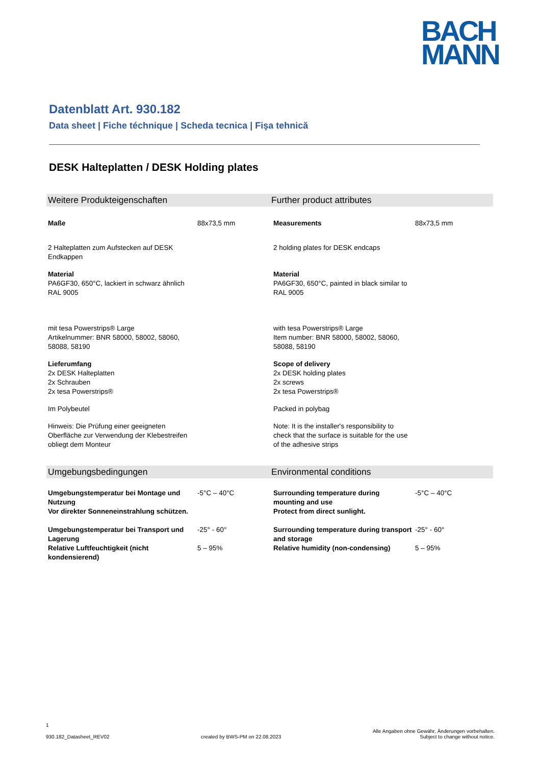BACH
MANN
Datenblatt Art. 930.182
Data sheet | Fiche téchnique | Scheda tecnica | Fişa tehnică
DESK Halteplatten / DESK Holding plates
Weitere Produkteigenschaften Further product attributes
| Maße | 88x73,5 mm | Measurements | 88x73,5 mm |
| 2 Halteplatten zum Aufstecken auf DESK Endkappen | | 2 holding plates for DESK endcaps | |
| Material PA6GF30, 650°C, lackiert in schwarz ähnlich RAL 9005 | | Material PA6GF30, 650°C, painted in black similar to RAL 9005 | |
| mit tesa Powerstrips® Large Artikelnummer: BNR 58000, 58002, 58060, 58088, 58190 | | with tesa Powerstrips® Large Item number: BNR 58000, 58002, 58060, 58088, 58190 | |
| Lieferumfang 2x DESK Halteplatten 2x Schrauben 2x tesa Powerstrips® | | Scope of delivery 2x DESK holding plates 2x screws 2x tesa Powerstrips® | |
| Im Polybeutel | | Packed in polybag | |
| Hinweis: Die Prüfung einer geeigneten Oberfläche zur Verwendung der Klebestreifen obliegt dem Monteur | | Note: It is the installer's responsibility to check that the surface is suitable for the use of the adhesive strips | |
Umgebungsbedingungen Environmental conditions
| Umgebungstemperatur bei Montage und Nutzung Vor direkter Sonneneinstrahlung schützen. | -5°C – 40°C | Surrounding temperature during mounting and use Protect from direct sunlight. | -5°C – 40°C |
| Umgebungstemperatur bei Transport und Lagerung | -25° - 60° | Surrounding temperature during transport and storage | -25° - 60° |
| Relative Luftfeuchtigkeit (nicht kondensierend) | 5 – 95% | Relative humidity (non-condensing) | 5 – 95% |
1
930.182_Datasheet_REV02
created by BWS-PM on 22.08.2023
Alle Angaben ohne Gewähr, Änderungen vorbehalten.
Subject to change without notice.